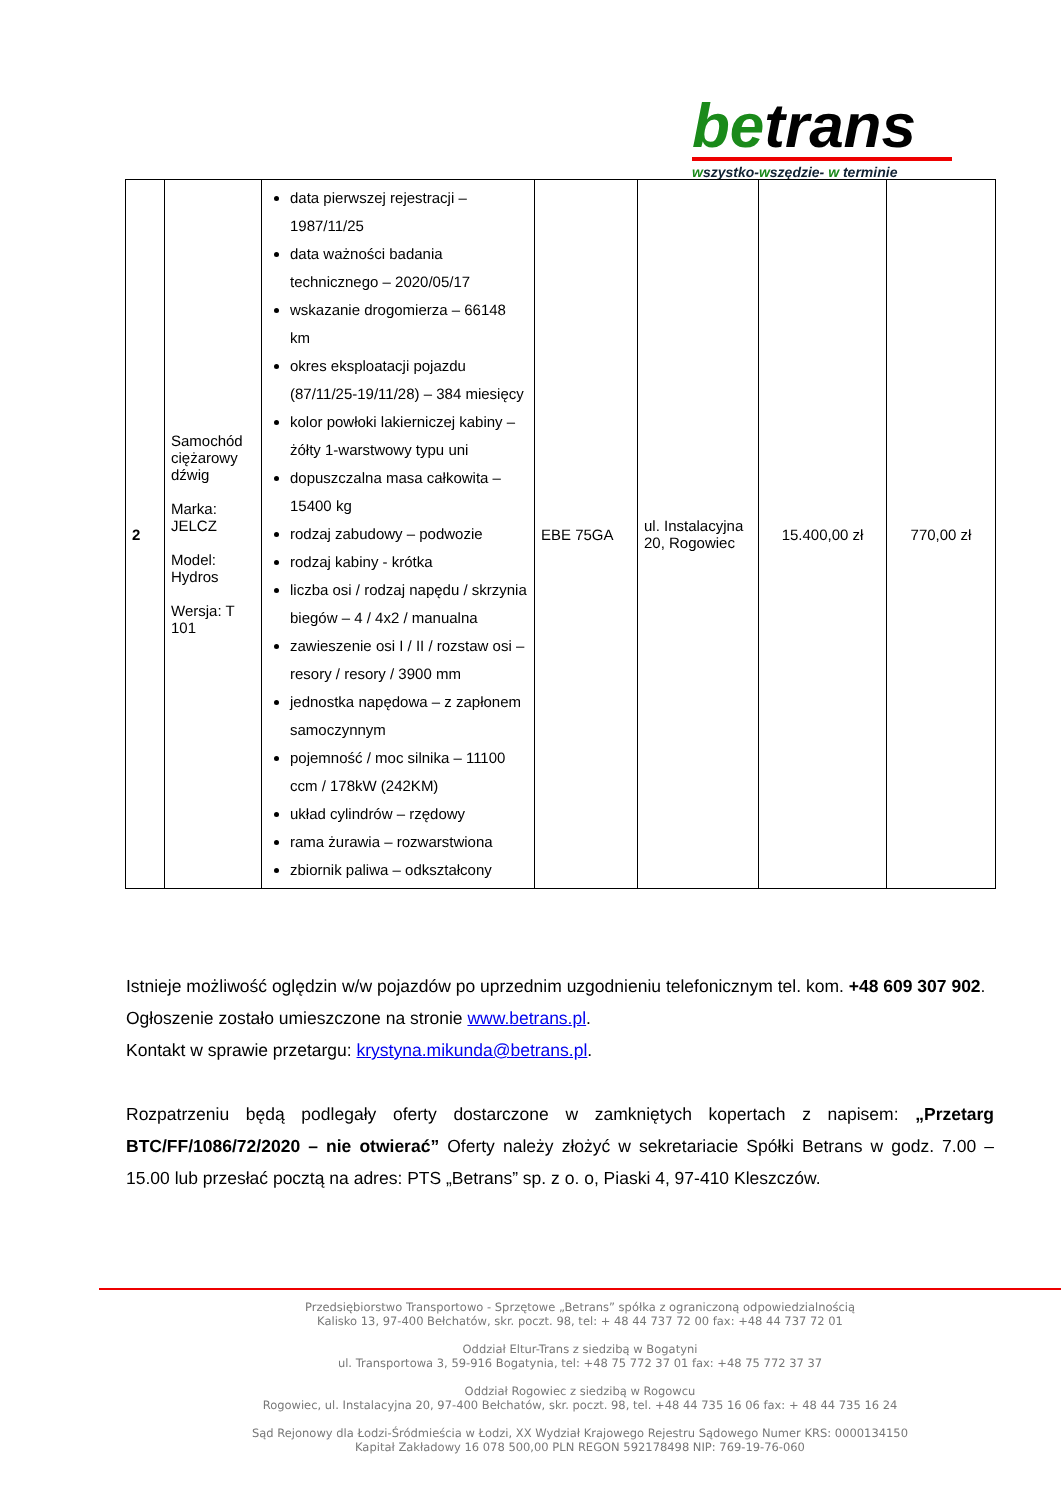betrans
wszystko-wszędzie- w terminie
| 2 | Samochód ciężarowy dźwig Marka: JELCZ Model: Hydros Wersja: T 101 | data pierwszej rejestracji – 1987/11/25 data ważności badania technicznego – 2020/05/17 wskazanie drogomierza – 66148 km okres eksploatacji pojazdu (87/11/25-19/11/28) – 384 miesięcy kolor powłoki lakierniczej kabiny – żółty 1-warstwowy typu uni dopuszczalna masa całkowita – 15400 kg rodzaj zabudowy – podwozie rodzaj kabiny - krótka liczba osi / rodzaj napędu / skrzynia biegów – 4 / 4x2 / manualna zawieszenie osi I / II / rozstaw osi – resory / resory / 3900 mm jednostka napędowa – z zapłonem samoczynnym pojemność / moc silnika – 11100 ccm / 178kW (242KM) układ cylindrów – rzędowy rama żurawia – rozwarstwiona zbiornik paliwa – odkształcony | EBE 75GA | ul. Instalacyjna 20, Rogowiec | 15.400,00 zł | 770,00 zł |
Istnieje możliwość oględzin w/w pojazdów po uprzednim uzgodnieniu telefonicznym tel. kom. +48 609 307 902.
Ogłoszenie zostało umieszczone na stronie www.betrans.pl.
Kontakt w sprawie przetargu: krystyna.mikunda@betrans.pl.
Rozpatrzeniu będą podlegały oferty dostarczone w zamkniętych kopertach z napisem: „Przetarg BTC/FF/1086/72/2020 – nie otwierać” Oferty należy złożyć w sekretariacie Spółki Betrans w godz. 7.00 – 15.00 lub przesłać pocztą na adres: PTS „Betrans” sp. z o. o, Piaski 4, 97-410 Kleszczów.
Przedsiębiorstwo Transportowo - Sprzętowe „Betrans” spółka z ograniczoną odpowiedzialnością
Kalisko 13, 97-400 Bełchatów, skr. poczt. 98, tel: + 48 44 737 72 00 fax: +48 44 737 72 01
Oddział Eltur-Trans z siedzibą w Bogatyni
ul. Transportowa 3, 59-916 Bogatynia, tel: +48 75 772 37 01 fax: +48 75 772 37 37
Oddział Rogowiec z siedzibą w Rogowcu
Rogowiec, ul. Instalacyjna 20, 97-400 Bełchatów, skr. poczt. 98, tel. +48 44 735 16 06 fax: + 48 44 735 16 24
Sąd Rejonowy dla Łodzi-Śródmieścia w Łodzi, XX Wydział Krajowego Rejestru Sądowego Numer KRS: 0000134150
Kapitał Zakładowy 16 078 500,00 PLN REGON 592178498 NIP: 769-19-76-060